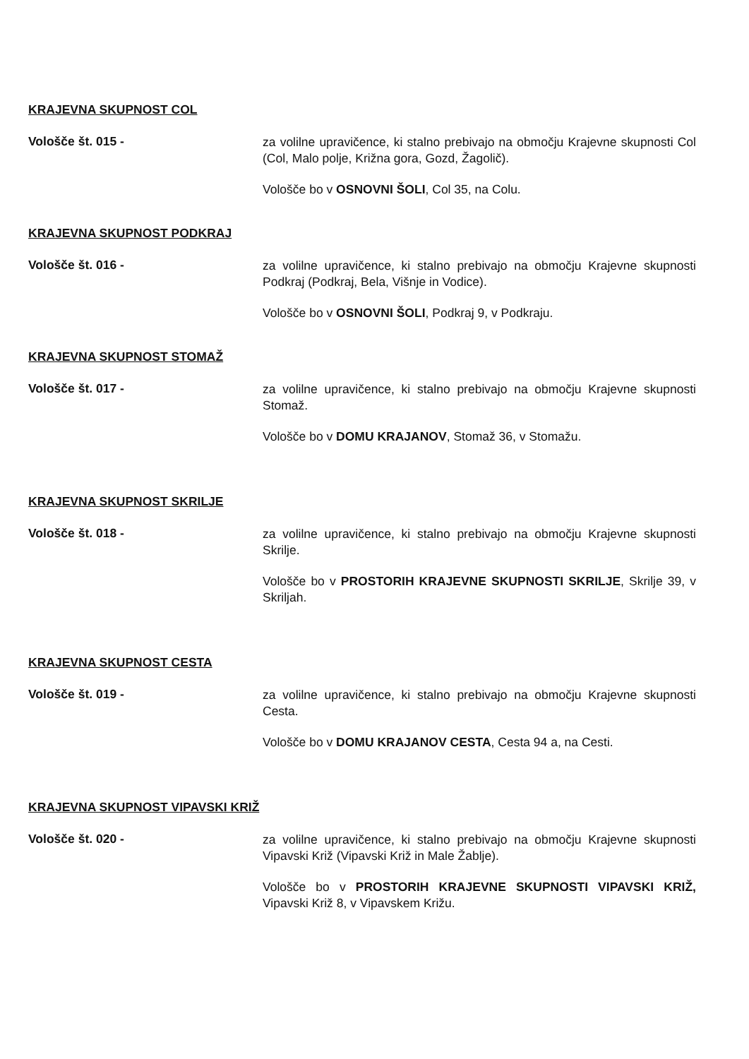KRAJEVNA SKUPNOST COL
Vološče št. 015 -
za volilne upravičence, ki stalno prebivajo na območju Krajevne skupnosti Col (Col, Malo polje, Križna gora, Gozd, Žagolič).
Vološče bo v OSNOVNI ŠOLI, Col 35, na Colu.
KRAJEVNA SKUPNOST PODKRAJ
Vološče št. 016 -
za volilne upravičence, ki stalno prebivajo na območju Krajevne skupnosti Podkraj (Podkraj, Bela, Višnje in Vodice).
Vološče bo v OSNOVNI ŠOLI, Podkraj 9, v Podkraju.
KRAJEVNA SKUPNOST STOMAŽ
Vološče št. 017 -
za volilne upravičence, ki stalno prebivajo na območju Krajevne skupnosti Stomaž.
Vološče bo v DOMU KRAJANOV, Stomaž 36, v Stomažu.
KRAJEVNA SKUPNOST SKRILJE
Vološče št. 018 -
za volilne upravičence, ki stalno prebivajo na območju Krajevne skupnosti Skrilje.
Vološče bo v PROSTORIH KRAJEVNE SKUPNOSTI SKRILJE, Skrilje 39, v Skriljah.
KRAJEVNA SKUPNOST CESTA
Vološče št. 019 -
za volilne upravičence, ki stalno prebivajo na območju Krajevne skupnosti Cesta.
Vološče bo v DOMU KRAJANOV CESTA, Cesta 94 a, na Cesti.
KRAJEVNA SKUPNOST VIPAVSKI KRIŽ
Vološče št. 020 -
za volilne upravičence, ki stalno prebivajo na območju Krajevne skupnosti Vipavski Križ (Vipavski Križ in Male Žablje).
Vološče bo v PROSTORIH KRAJEVNE SKUPNOSTI VIPAVSKI KRIŽ, Vipavski Križ 8, v Vipavskem Križu.